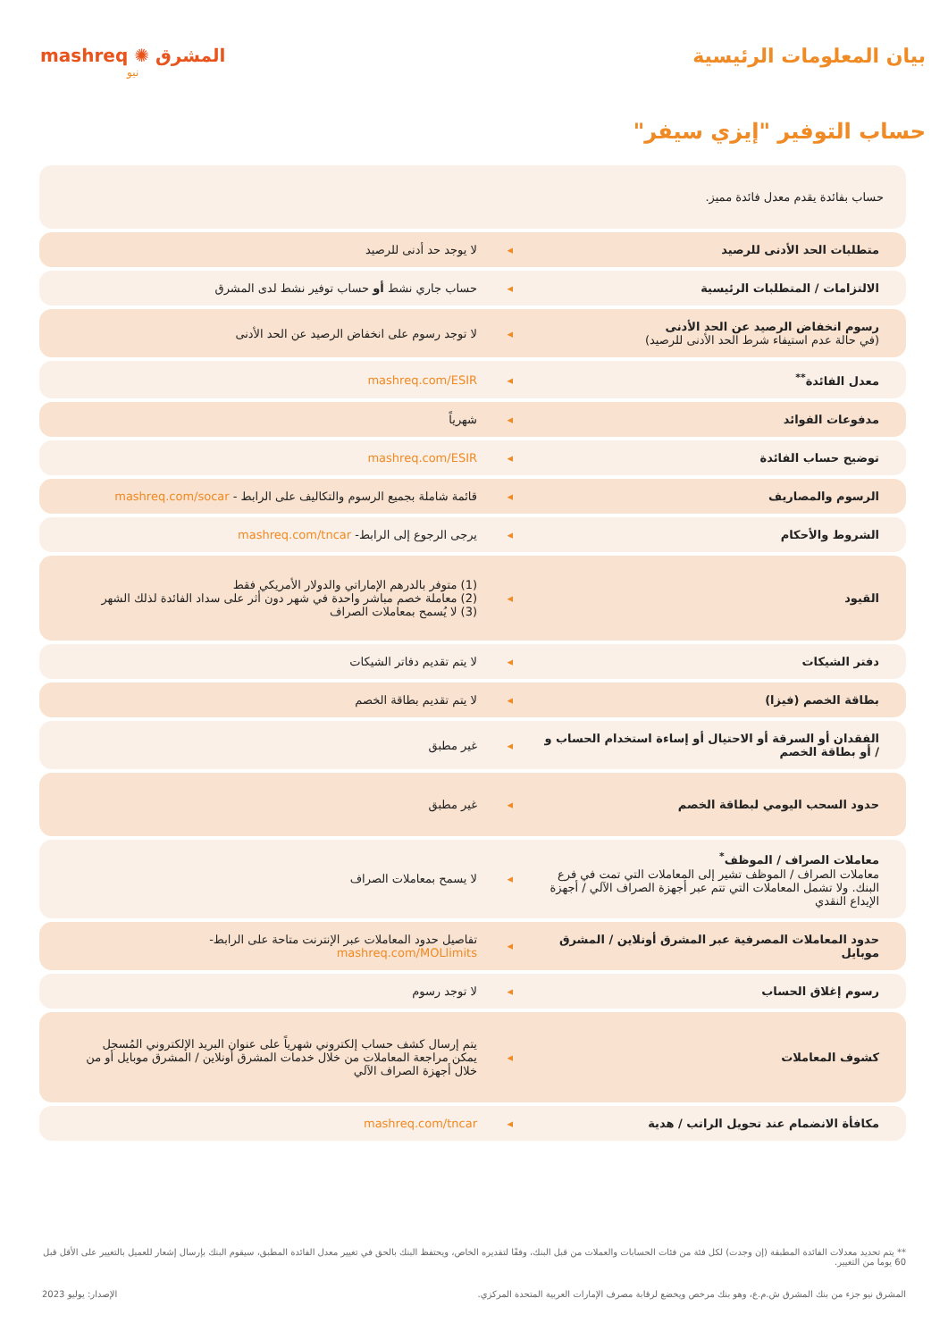بيان المعلومات الرئيسية mashreq ✺ المشرق
نيو
حساب التوفير "إيزي سيفر"
| حساب بفائدة يقدم معدل فائدة مميز. | | |
| متطلبات الحد الأدنى للرصيد | ◂ | لا يوجد حد أدنى للرصيد |
| الالتزامات / المتطلبات الرئيسية | ◂ | حساب جاري نشط أو حساب توفير نشط لدى المشرق |
| رسوم انخفاض الرصيد عن الحد الأدنى (في حالة عدم استيفاء شرط الحد الأدنى للرصيد) | ◂ | لا توجد رسوم على انخفاض الرصيد عن الحد الأدنى |
| معدل الفائدة<sup>**</sup> | ◂ | mashreq.com/ESIR |
| مدفوعات الفوائد | ◂ | شهرياً |
| توضيح حساب الفائدة | ◂ | mashreq.com/ESIR |
| الرسوم والمصاريف | ◂ | قائمة شاملة بجميع الرسوم والتكاليف على الرابط - mashreq.com/socar |
| الشروط والأحكام | ◂ | يرجى الرجوع إلى الرابط- mashreq.com/tncar |
| القيود | ◂ | (1) متوفر بالدرهم الإماراتي والدولار الأمريكي فقط (2) معاملة خصم مباشر واحدة في شهر دون أثر على سداد الفائدة لذلك الشهر (3) لا يُسمح بمعاملات الصراف |
| دفتر الشيكات | ◂ | لا يتم تقديم دفاتر الشيكات |
| بطاقة الخصم (فيزا) | ◂ | لا يتم تقديم بطاقة الخصم |
| الفقدان أو السرقة أو الاحتيال أو إساءة استخدام الحساب و / أو بطاقة الخصم | ◂ | غير مطبق |
| حدود السحب اليومي لبطاقة الخصم | ◂ | غير مطبق |
| معاملات الصراف / الموظف<sup>*</sup> معاملات الصراف / الموظف تشير إلى المعاملات التي تمت في فرع البنك. ولا تشمل المعاملات التي تتم عبر أجهزة الصراف الآلي / أجهزة الإيداع النقدي | ◂ | لا يسمح بمعاملات الصراف |
| حدود المعاملات المصرفية عبر المشرق أونلاين / المشرق موبايل | ◂ | تفاصيل حدود المعاملات عبر الإنترنت متاحة على الرابط- mashreq.com/MOLlimits |
| رسوم إغلاق الحساب | ◂ | لا توجد رسوم |
| كشوف المعاملات | ◂ | يتم إرسال كشف حساب إلكتروني شهرياً على عنوان البريد الإلكتروني المُسجل يمكن مراجعة المعاملات من خلال خدمات المشرق أونلاين / المشرق موبايل أو من خلال أجهزة الصراف الآلي |
| مكافأة الانضمام عند تحويل الراتب / هدية | ◂ | mashreq.com/tncar |
** يتم تحديد معدلات الفائدة المطبقة (إن وجدت) لكل فئة من فئات الحسابات والعملات من قبل البنك، وفقًا لتقديره الخاص، ويحتفظ البنك بالحق في تغيير معدل الفائدة المطبق، سيقوم البنك بإرسال إشعار للعميل بالتغيير على الأقل قبل 60 يوما من التغيير.
المشرق نيو جزء من بنك المشرق ش.م.ع، وهو بنك مرخص ويخضع لرقابة مصرف الإمارات العربية المتحدة المركزي. الإصدار: يوليو 2023